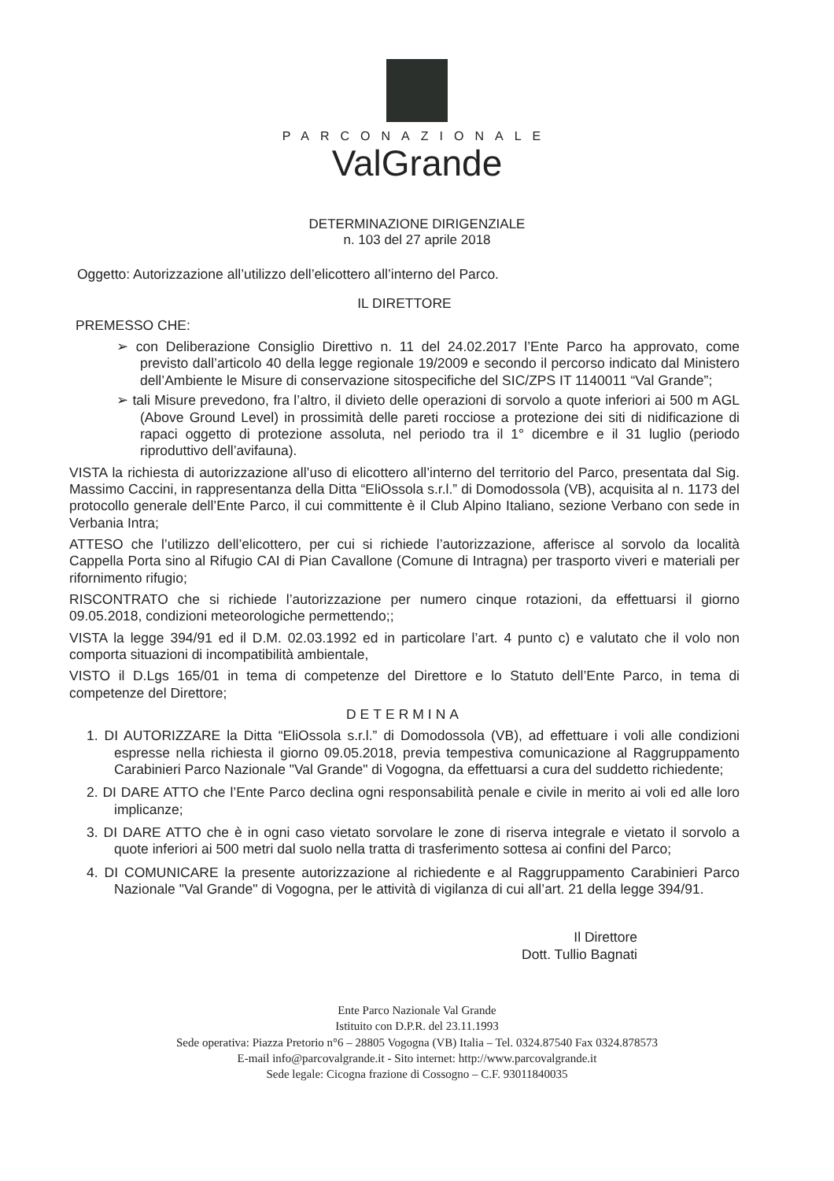PARCONAZIONALE
ValGrande
DETERMINAZIONE DIRIGENZIALE
n. 103 del 27 aprile 2018
Oggetto: Autorizzazione all’utilizzo dell’elicottero all’interno del Parco.
IL DIRETTORE
PREMESSO CHE:
➢ con Deliberazione Consiglio Direttivo n. 11 del 24.02.2017 l’Ente Parco ha approvato, come previsto dall’articolo 40 della legge regionale 19/2009 e secondo il percorso indicato dal Ministero dell’Ambiente le Misure di conservazione sitospecifiche del SIC/ZPS IT 1140011 “Val Grande”;
➢ tali Misure prevedono, fra l’altro, il divieto delle operazioni di sorvolo a quote inferiori ai 500 m AGL (Above Ground Level) in prossimità delle pareti rocciose a protezione dei siti di nidificazione di rapaci oggetto di protezione assoluta, nel periodo tra il 1° dicembre e il 31 luglio (periodo riproduttivo dell’avifauna).
VISTA la richiesta di autorizzazione all’uso di elicottero all’interno del territorio del Parco, presentata dal Sig. Massimo Caccini, in rappresentanza della Ditta “EliOssola s.r.l.” di Domodossola (VB), acquisita al n. 1173 del protocollo generale dell’Ente Parco, il cui committente è il Club Alpino Italiano, sezione Verbano con sede in Verbania Intra;
ATTESO che l’utilizzo dell’elicottero, per cui si richiede l’autorizzazione, afferisce al sorvolo da località Cappella Porta sino al Rifugio CAI di Pian Cavallone (Comune di Intragna) per trasporto viveri e materiali per rifornimento rifugio;
RISCONTRATO che si richiede l’autorizzazione per numero cinque rotazioni, da effettuarsi il giorno 09.05.2018, condizioni meteorologiche permettendo;;
VISTA la legge 394/91 ed il D.M. 02.03.1992 ed in particolare l’art. 4 punto c) e valutato che il volo non comporta situazioni di incompatibilità ambientale,
VISTO il D.Lgs 165/01 in tema di competenze del Direttore e lo Statuto dell’Ente Parco, in tema di competenze del Direttore;
DETERMINA
1. DI AUTORIZZARE la Ditta “EliOssola s.r.l.” di Domodossola (VB), ad effettuare i voli alle condizioni espresse nella richiesta il giorno 09.05.2018, previa tempestiva comunicazione al Raggruppamento Carabinieri Parco Nazionale "Val Grande" di Vogogna, da effettuarsi a cura del suddetto richiedente;
2. DI DARE ATTO che l’Ente Parco declina ogni responsabilità penale e civile in merito ai voli ed alle loro implicanze;
3. DI DARE ATTO che è in ogni caso vietato sorvolare le zone di riserva integrale e vietato il sorvolo a quote inferiori ai 500 metri dal suolo nella tratta di trasferimento sottesa ai confini del Parco;
4. DI COMUNICARE la presente autorizzazione al richiedente e al Raggruppamento Carabinieri Parco Nazionale "Val Grande" di Vogogna, per le attività di vigilanza di cui all’art. 21 della legge 394/91.
Il Direttore
Dott. Tullio Bagnati
Ente Parco Nazionale Val Grande
Istituito con D.P.R. del 23.11.1993
Sede operativa: Piazza Pretorio n°6 – 28805 Vogogna (VB) Italia – Tel. 0324.87540 Fax 0324.878573
E-mail info@parcovalgrande.it - Sito internet: http://www.parcovalgrande.it
Sede legale: Cicogna frazione di Cossogno – C.F. 93011840035